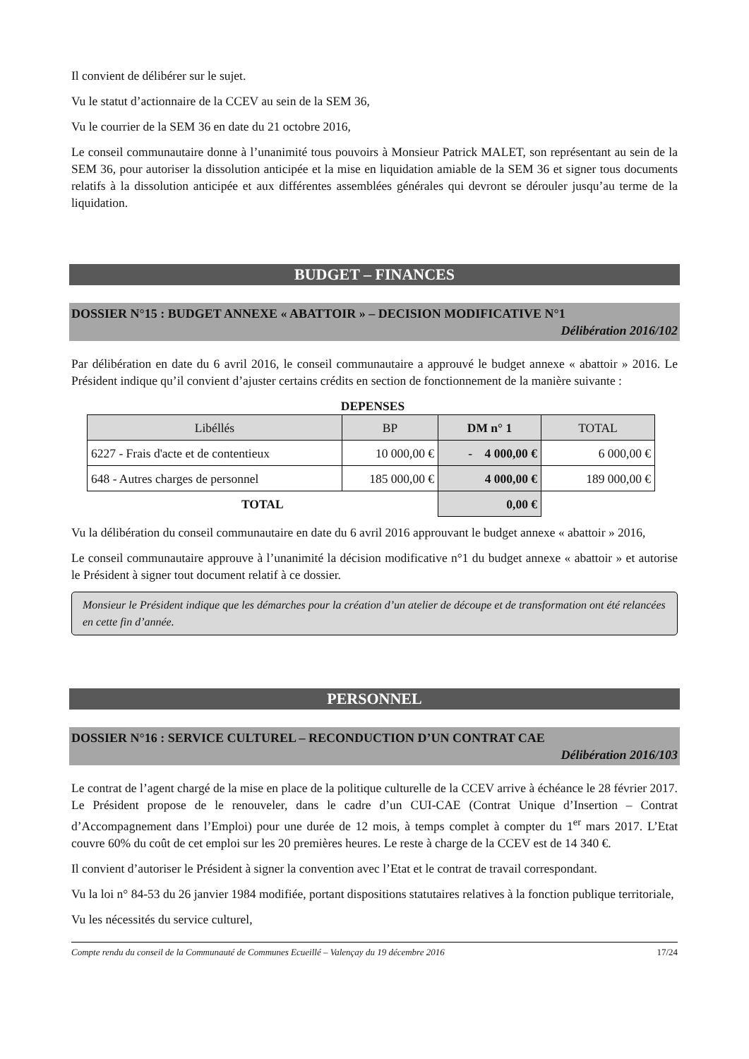Il convient de délibérer sur le sujet.
Vu le statut d’actionnaire de la CCEV au sein de la SEM 36,
Vu le courrier de la SEM 36 en date du 21 octobre 2016,
Le conseil communautaire donne à l’unanimité tous pouvoirs à Monsieur Patrick MALET, son représentant au sein de la SEM 36, pour autoriser la dissolution anticipée et la mise en liquidation amiable de la SEM 36 et signer tous documents relatifs à la dissolution anticipée et aux différentes assemblées générales qui devront se dérouler jusqu’au terme de la liquidation.
BUDGET – FINANCES
DOSSIER N°15 : BUDGET ANNEXE « ABATTOIR » – DECISION MODIFICATIVE N°1
Délibération 2016/102
Par délibération en date du 6 avril 2016, le conseil communautaire a approuvé le budget annexe « abattoir » 2016. Le Président indique qu’il convient d’ajuster certains crédits en section de fonctionnement de la manière suivante :
DEPENSES
| Libéllés | BP | DM n° 1 | TOTAL |
| --- | --- | --- | --- |
| 6227 - Frais d'acte et de contentieux | 10 000,00 € | - 4 000,00 € | 6 000,00 € |
| 648 - Autres charges de personnel | 185 000,00 € | 4 000,00 € | 189 000,00 € |
| TOTAL | | 0,00 € | |
Vu la délibération du conseil communautaire en date du 6 avril 2016 approuvant le budget annexe « abattoir » 2016,
Le conseil communautaire approuve à l’unanimité la décision modificative n°1 du budget annexe « abattoir » et autorise le Président à signer tout document relatif à ce dossier.
Monsieur le Président indique que les démarches pour la création d’un atelier de découpe et de transformation ont été relancées en cette fin d’année.
PERSONNEL
DOSSIER N°16 : SERVICE CULTUREL – RECONDUCTION D’UN CONTRAT CAE
Délibération 2016/103
Le contrat de l’agent chargé de la mise en place de la politique culturelle de la CCEV arrive à échéance le 28 février 2017. Le Président propose de le renouveler, dans le cadre d’un CUI-CAE (Contrat Unique d’Insertion – Contrat d’Accompagnement dans l’Emploi) pour une durée de 12 mois, à temps complet à compter du 1<sup>er</sup> mars 2017. L’Etat couvre 60% du coût de cet emploi sur les 20 premières heures. Le reste à charge de la CCEV est de 14 340 €.
Il convient d’autoriser le Président à signer la convention avec l’Etat et le contrat de travail correspondant.
Vu la loi n° 84-53 du 26 janvier 1984 modifiée, portant dispositions statutaires relatives à la fonction publique territoriale,
Vu les nécessités du service culturel,
Compte rendu du conseil de la Communauté de Communes Ecueillé – Valençay du 19 décembre 2016 17/24